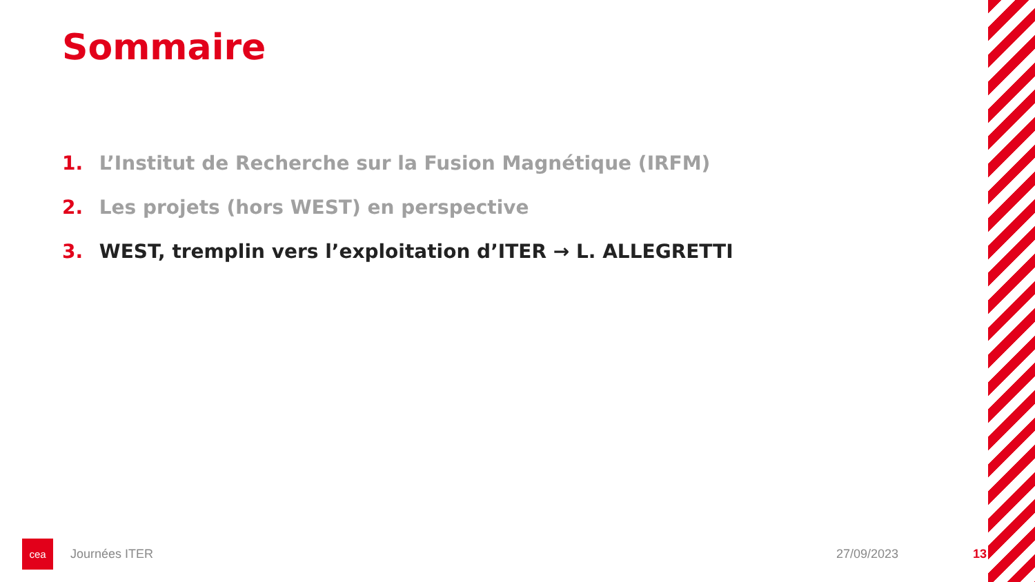Sommaire
1. L’Institut de Recherche sur la Fusion Magnétique (IRFM)
2. Les projets (hors WEST) en perspective
3. WEST, tremplin vers l’exploitation d’ITER → L. ALLEGRETTI
cea
Journées ITER 27/09/2023 13